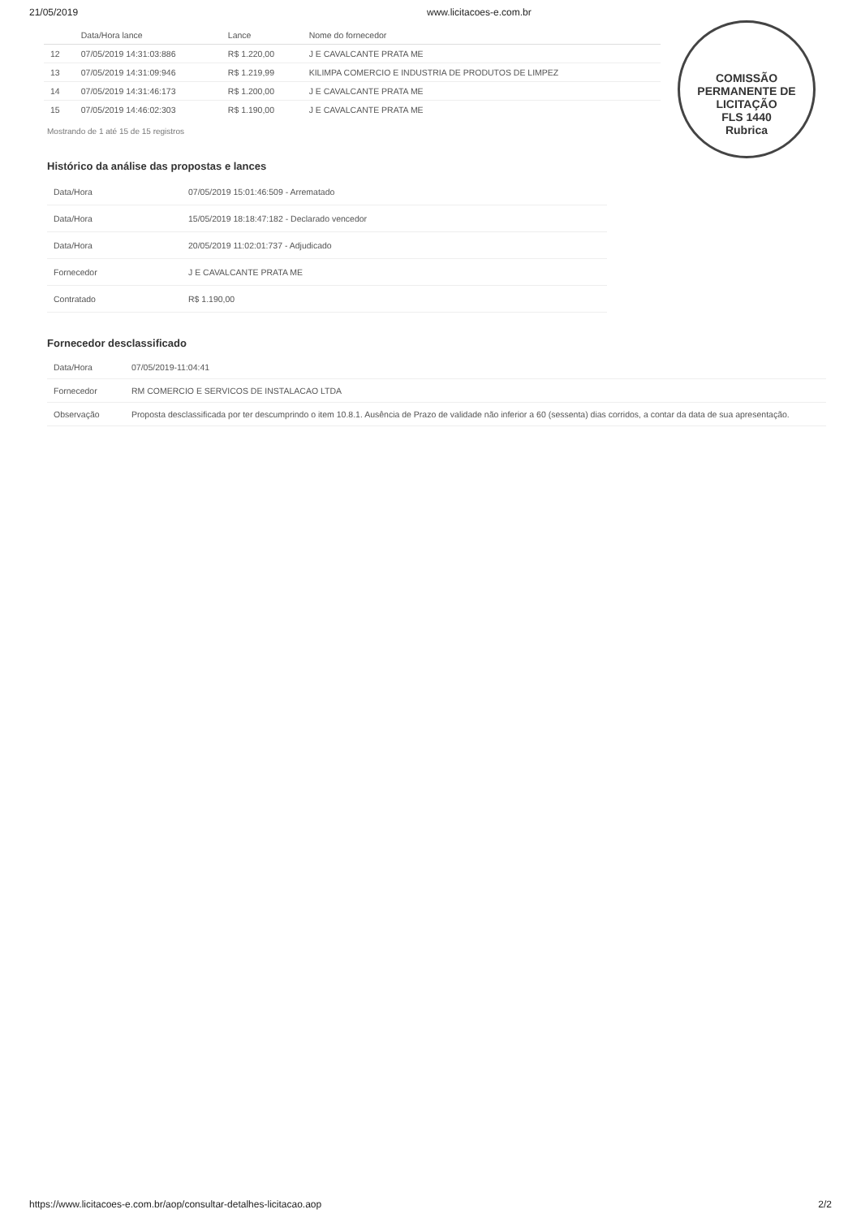21/05/2019 www.licitacoes-e.com.br
| | Data/Hora lance | Lance | Nome do fornecedor |
| --- | --- | --- | --- |
| 12 | 07/05/2019 14:31:03:886 | R$ 1.220,00 | J E CAVALCANTE PRATA ME |
| 13 | 07/05/2019 14:31:09:946 | R$ 1.219,99 | KILIMPA COMERCIO E INDUSTRIA DE PRODUTOS DE LIMPEZ |
| 14 | 07/05/2019 14:31:46:173 | R$ 1.200,00 | J E CAVALCANTE PRATA ME |
| 15 | 07/05/2019 14:46:02:303 | R$ 1.190,00 | J E CAVALCANTE PRATA ME |
Mostrando de 1 até 15 de 15 registros
COMISSÃO PERMANENTE DE LICITAÇÃO
FLS 1440
Rubrica
Histórico da análise das propostas e lances
| Data/Hora | 07/05/2019 15:01:46:509 - Arrematado |
| Data/Hora | 15/05/2019 18:18:47:182 - Declarado vencedor |
| Data/Hora | 20/05/2019 11:02:01:737 - Adjudicado |
| Fornecedor | J E CAVALCANTE PRATA ME |
| Contratado | R$ 1.190,00 |
Fornecedor desclassificado
| Data/Hora | 07/05/2019-11:04:41 |
| Fornecedor | RM COMERCIO E SERVICOS DE INSTALACAO LTDA |
| Observação | Proposta desclassificada por ter descumprindo o item 10.8.1. Ausência de Prazo de validade não inferior a 60 (sessenta) dias corridos, a contar da data de sua apresentação. |
https://www.licitacoes-e.com.br/aop/consultar-detalhes-licitacao.aop 2/2